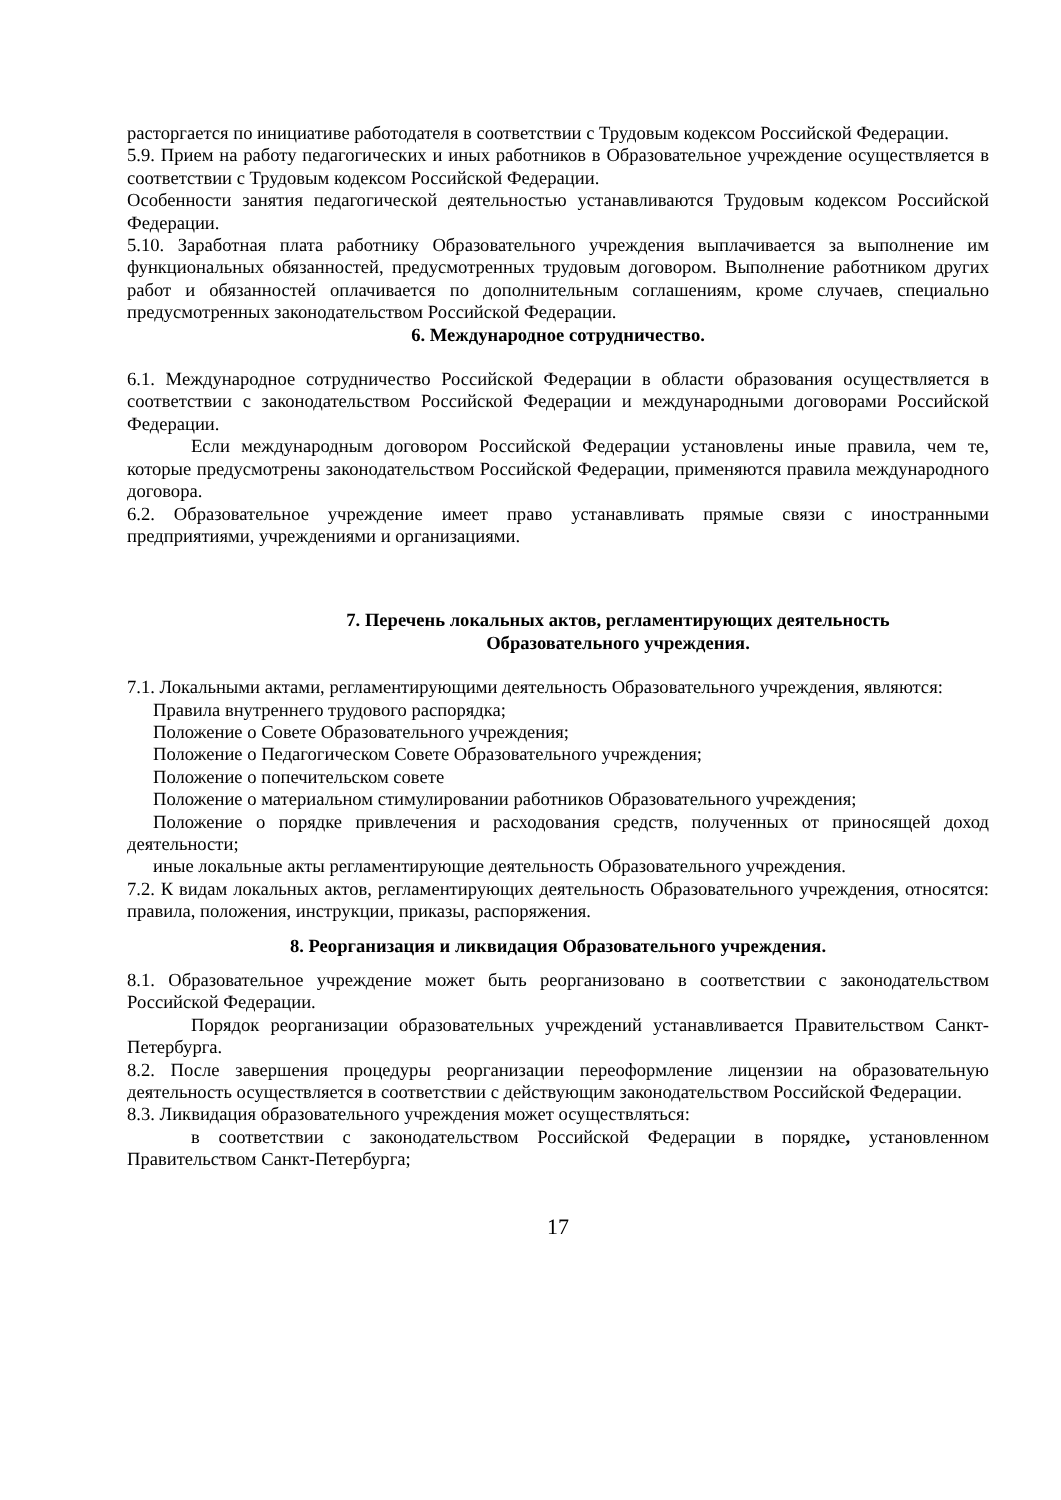расторгается по инициативе работодателя в соответствии с Трудовым кодексом Российской Федерации.
5.9. Прием на работу педагогических и иных работников в Образовательное учреждение осуществляется в соответствии с Трудовым кодексом Российской Федерации.
Особенности занятия педагогической деятельностью устанавливаются Трудовым кодексом Российской Федерации.
5.10. Заработная плата работнику Образовательного учреждения выплачивается за выполнение им функциональных обязанностей, предусмотренных трудовым договором. Выполнение работником других работ и обязанностей оплачивается по дополнительным соглашениям, кроме случаев, специально предусмотренных законодательством Российской Федерации.
6. Международное сотрудничество.
6.1. Международное сотрудничество Российской Федерации в области образования осуществляется в соответствии с законодательством Российской Федерации и международными договорами Российской Федерации.
Если международным договором Российской Федерации установлены иные правила, чем те, которые предусмотрены законодательством Российской Федерации, применяются правила международного договора.
6.2. Образовательное учреждение имеет право устанавливать прямые связи с иностранными предприятиями, учреждениями и организациями.
7. Перечень локальных актов, регламентирующих деятельность
Образовательного учреждения.
7.1. Локальными актами, регламентирующими деятельность Образовательного учреждения, являются:
Правила внутреннего трудового распорядка;
Положение о Совете Образовательного учреждения;
Положение о Педагогическом Совете Образовательного учреждения;
Положение о попечительском совете
Положение о материальном стимулировании работников Образовательного учреждения;
Положение о порядке привлечения и расходования средств, полученных от приносящей доход деятельности;
иные локальные акты регламентирующие деятельность Образовательного учреждения.
7.2. К видам локальных актов, регламентирующих деятельность Образовательного учреждения, относятся: правила, положения, инструкции, приказы, распоряжения.
8. Реорганизация и ликвидация Образовательного учреждения.
8.1. Образовательное учреждение может быть реорганизовано в соответствии с законодательством Российской Федерации.
Порядок реорганизации образовательных учреждений устанавливается Правительством Санкт-Петербурга.
8.2. После завершения процедуры реорганизации переоформление лицензии на образовательную деятельность осуществляется в соответствии с действующим законодательством Российской Федерации.
8.3. Ликвидация образовательного учреждения может осуществляться:
в соответствии с законодательством Российской Федерации в порядке, установленном Правительством Санкт-Петербурга;
17